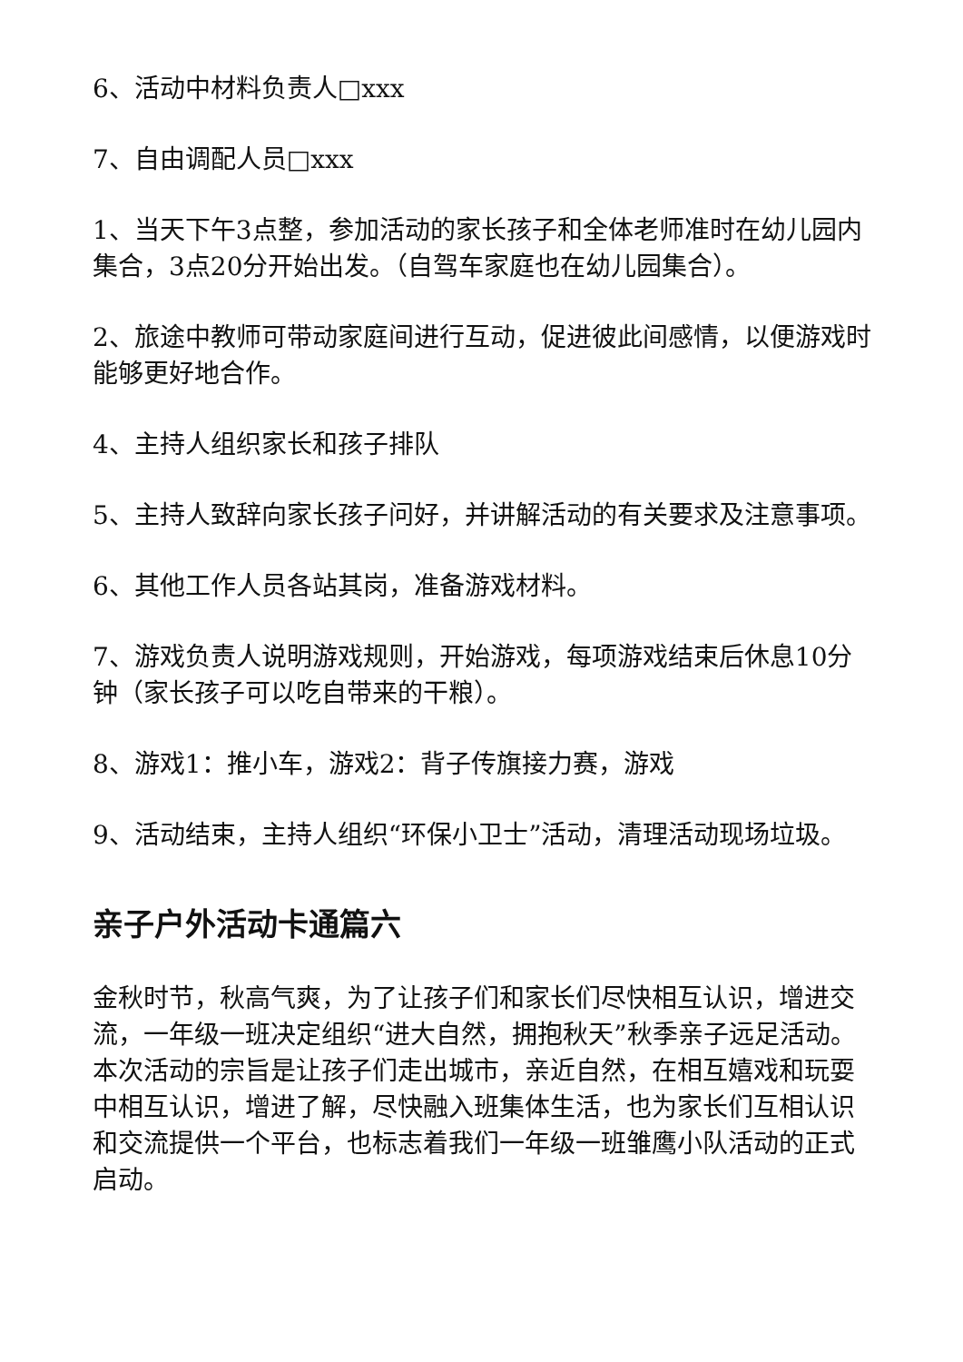6、活动中材料负责人□xxx
7、自由调配人员□xxx
1、当天下午3点整，参加活动的家长孩子和全体老师准时在幼儿园内集合，3点20分开始出发。（自驾车家庭也在幼儿园集合）。
2、旅途中教师可带动家庭间进行互动，促进彼此间感情，以便游戏时能够更好地合作。
4、主持人组织家长和孩子排队
5、主持人致辞向家长孩子问好，并讲解活动的有关要求及注意事项。
6、其他工作人员各站其岗，准备游戏材料。
7、游戏负责人说明游戏规则，开始游戏，每项游戏结束后休息10分钟（家长孩子可以吃自带来的干粮）。
8、游戏1：推小车，游戏2：背子传旗接力赛，游戏
9、活动结束，主持人组织“环保小卫士”活动，清理活动现场垃圾。
亲子户外活动卡通篇六
金秋时节，秋高气爽，为了让孩子们和家长们尽快相互认识，增进交流，一年级一班决定组织“进大自然，拥抱秋天”秋季亲子远足活动。本次活动的宗旨是让孩子们走出城市，亲近自然，在相互嬉戏和玩耍中相互认识，增进了解，尽快融入班集体生活，也为家长们互相认识和交流提供一个平台，也标志着我们一年级一班雏鹰小队活动的正式启动。